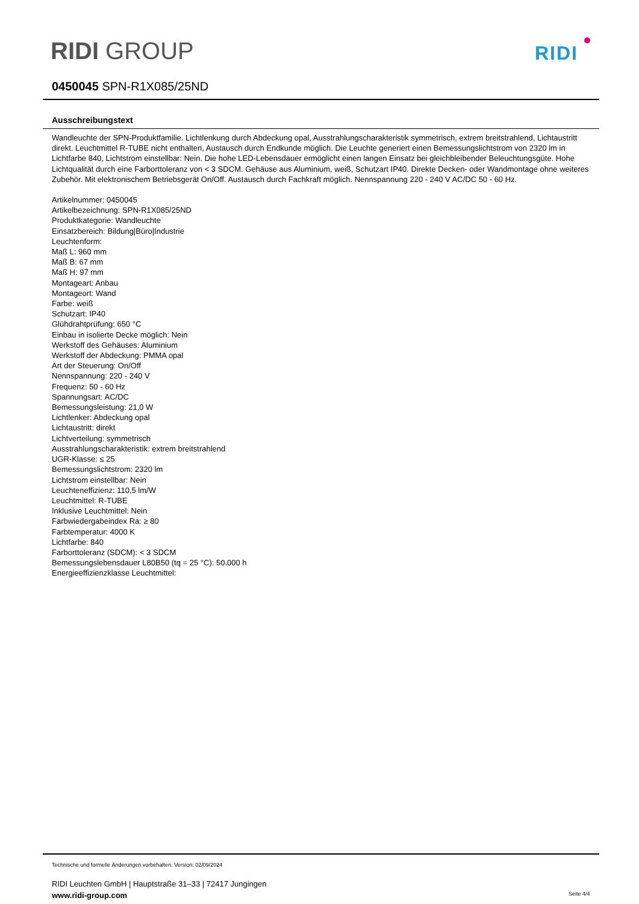RIDI GROUP RIDI
0450045 SPN-R1X085/25ND
Ausschreibungstext
Wandleuchte der SPN-Produktfamilie. Lichtlenkung durch Abdeckung opal, Ausstrahlungscharakteristik symmetrisch, extrem breitstrahlend, Lichtaustritt direkt. Leuchtmittel R-TUBE nicht enthalten, Austausch durch Endkunde möglich. Die Leuchte generiert einen Bemessungslichtstrom von 2320 lm in Lichtfarbe 840, Lichtstrom einstellbar: Nein. Die hohe LED-Lebensdauer ermöglicht einen langen Einsatz bei gleichbleibender Beleuchtungsgüte. Hohe Lichtqualität durch eine Farborttoleranz von < 3 SDCM. Gehäuse aus Aluminium, weiß, Schutzart IP40. Direkte Decken- oder Wandmontage ohne weiteres Zubehör. Mit elektronischem Betriebsgerät On/Off. Austausch durch Fachkraft möglich. Nennspannung 220 - 240 V AC/DC 50 - 60 Hz.
Artikelnummer: 0450045
Artikelbezeichnung: SPN-R1X085/25ND
Produktkategorie: Wandleuchte
Einsatzbereich: Bildung|Büro|Industrie
Leuchtenform:
Maß L: 960 mm
Maß B: 67 mm
Maß H: 97 mm
Montageart: Anbau
Montageort: Wand
Farbe: weiß
Schutzart: IP40
Glühdrahtprüfung: 650 °C
Einbau in isolierte Decke möglich: Nein
Werkstoff des Gehäuses: Aluminium
Werkstoff der Abdeckung: PMMA opal
Art der Steuerung: On/Off
Nennspannung: 220 - 240 V
Frequenz: 50 - 60 Hz
Spannungsart: AC/DC
Bemessungsleistung: 21,0 W
Lichtlenker: Abdeckung opal
Lichtaustritt: direkt
Lichtverteilung: symmetrisch
Ausstrahlungscharakteristik: extrem breitstrahlend
UGR-Klasse: ≤ 25
Bemessungslichtstrom: 2320 lm
Lichtstrom einstellbar: Nein
Leuchteneffizienz: 110,5 lm/W
Leuchtmittel: R-TUBE
Inklusive Leuchtmittel: Nein
Farbwiedergabeindex Ra: ≥ 80
Farbtemperatur: 4000 K
Lichtfarbe: 840
Farborttoleranz (SDCM): < 3 SDCM
Bemessungslebensdauer L80B50 (tq = 25 °C): 50.000 h
Energieeffizienzklasse Leuchtmittel:
Technische und formelle Änderungen vorbehalten. Version: 02/09/2024
RIDI Leuchten GmbH | Hauptstraße 31–33 | 72417 Jungingen
www.ridi-group.com
Seite 4/4